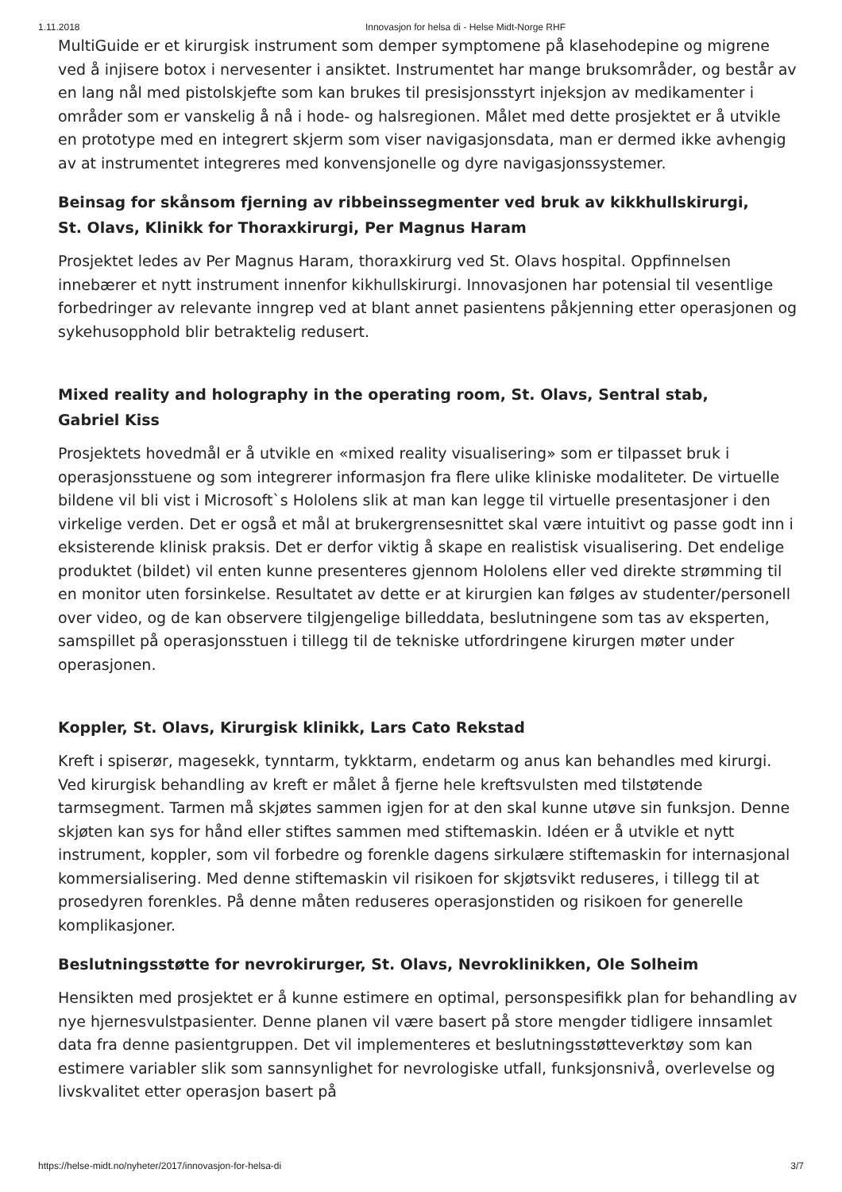1.11.2018 Innovasjon for helsa di - Helse Midt-Norge RHF
MultiGuide er et kirurgisk instrument som demper symptomene på klasehodepine og migrene ved å injisere botox i nervesenter i ansiktet. Instrumentet har mange bruksområder, og består av en lang nål med pistolskjefte som kan brukes til presisjonsstyrt injeksjon av medikamenter i områder som er vanskelig å nå i hode- og halsregionen. Målet med dette prosjektet er å utvikle en prototype med en integrert skjerm som viser navigasjonsdata, man er dermed ikke avhengig av at instrumentet integreres med konvensjonelle og dyre navigasjonssystemer.
Beinsag for skånsom fjerning av ribbeinssegmenter ved bruk av kikkhullskirurgi,
St. Olavs, Klinikk for Thoraxkirurgi, Per Magnus Haram
Prosjektet ledes av Per Magnus Haram, thoraxkirurg ved St. Olavs hospital. Oppfinnelsen innebærer et nytt instrument innenfor kikhullskirurgi. Innovasjonen har potensial til vesentlige forbedringer av relevante inngrep ved at blant annet pasientens påkjenning etter operasjonen og sykehusopphold blir betraktelig redusert.
Mixed reality and holography in the operating room, St. Olavs, Sentral stab,
Gabriel Kiss
Prosjektets hovedmål er å utvikle en «mixed reality visualisering» som er tilpasset bruk i operasjonsstuene og som integrerer informasjon fra flere ulike kliniske modaliteter. De virtuelle bildene vil bli vist i Microsoft`s Hololens slik at man kan legge til virtuelle presentasjoner i den virkelige verden. Det er også et mål at brukergrensesnittet skal være intuitivt og passe godt inn i eksisterende klinisk praksis. Det er derfor viktig å skape en realistisk visualisering. Det endelige produktet (bildet) vil enten kunne presenteres gjennom Hololens eller ved direkte strømming til en monitor uten forsinkelse. Resultatet av dette er at kirurgien kan følges av studenter/personell over video, og de kan observere tilgjengelige billeddata, beslutningene som tas av eksperten, samspillet på operasjonsstuen i tillegg til de tekniske utfordringene kirurgen møter under operasjonen.
Koppler, St. Olavs, Kirurgisk klinikk, Lars Cato Rekstad
Kreft i spiserør, magesekk, tynntarm, tykktarm, endetarm og anus kan behandles med kirurgi. Ved kirurgisk behandling av kreft er målet å fjerne hele kreftsvulsten med tilstøtende tarmsegment. Tarmen må skjøtes sammen igjen for at den skal kunne utøve sin funksjon. Denne skjøten kan sys for hånd eller stiftes sammen med stiftemaskin. Idéen er å utvikle et nytt instrument, koppler, som vil forbedre og forenkle dagens sirkulære stiftemaskin for internasjonal kommersialisering. Med denne stiftemaskin vil risikoen for skjøtsvikt reduseres, i tillegg til at prosedyren forenkles. På denne måten reduseres operasjonstiden og risikoen for generelle komplikasjoner.
Beslutningsstøtte for nevrokirurger, St. Olavs, Nevroklinikken, Ole Solheim
Hensikten med prosjektet er å kunne estimere en optimal, personspesifikk plan for behandling av nye hjernesvulstpasienter. Denne planen vil være basert på store mengder tidligere innsamlet data fra denne pasientgruppen. Det vil implementeres et beslutningsstøtteverktøy som kan estimere variabler slik som sannsynlighet for nevrologiske utfall, funksjonsnivå, overlevelse og livskvalitet etter operasjon basert på
https://helse-midt.no/nyheter/2017/innovasjon-for-helsa-di 3/7